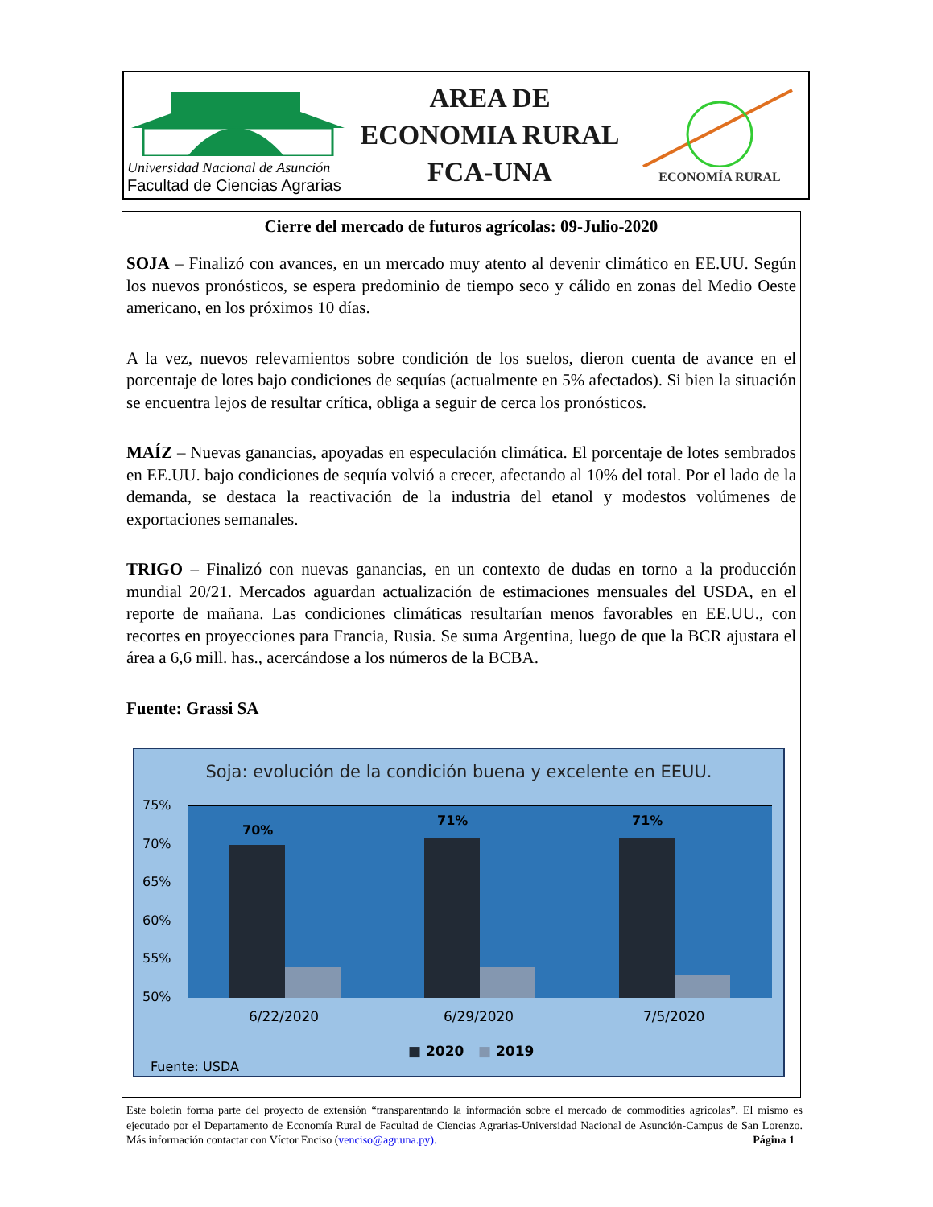Universidad Nacional de Asunción
Facultad de Ciencias Agrarias
AREA DE
ECONOMIA RURAL
FCA-UNA
ECONOMÍA RURAL
Cierre del mercado de futuros agrícolas: 09-Julio-2020
SOJA – Finalizó con avances, en un mercado muy atento al devenir climático en EE.UU. Según los nuevos pronósticos, se espera predominio de tiempo seco y cálido en zonas del Medio Oeste americano, en los próximos 10 días.
A la vez, nuevos relevamientos sobre condición de los suelos, dieron cuenta de avance en el porcentaje de lotes bajo condiciones de sequías (actualmente en 5% afectados). Si bien la situación se encuentra lejos de resultar crítica, obliga a seguir de cerca los pronósticos.
MAÍZ – Nuevas ganancias, apoyadas en especulación climática. El porcentaje de lotes sembrados en EE.UU. bajo condiciones de sequía volvió a crecer, afectando al 10% del total. Por el lado de la demanda, se destaca la reactivación de la industria del etanol y modestos volúmenes de exportaciones semanales.
TRIGO – Finalizó con nuevas ganancias, en un contexto de dudas en torno a la producción mundial 20/21. Mercados aguardan actualización de estimaciones mensuales del USDA, en el reporte de mañana. Las condiciones climáticas resultarían menos favorables en EE.UU., con recortes en proyecciones para Francia, Rusia. Se suma Argentina, luego de que la BCR ajustara el área a 6,6 mill. has., acercándose a los números de la BCBA.
Fuente: Grassi SA
Soja: evolución de la condición buena y excelente en EEUU.
75%
70%
65%
60%
55%
50%
70%
71% 71%
6/22/2020 6/29/2020 7/5/2020
■ 2020 ■ 2019
Fuente: USDA
Este boletín forma parte del proyecto de extensión “transparentando la información sobre el mercado de commodities agrícolas”. El mismo es ejecutado por el Departamento de Economía Rural de Facultad de Ciencias Agrarias-Universidad Nacional de Asunción-Campus de San Lorenzo. Más información contactar con Víctor Enciso (venciso@agr.una.py). Página 1